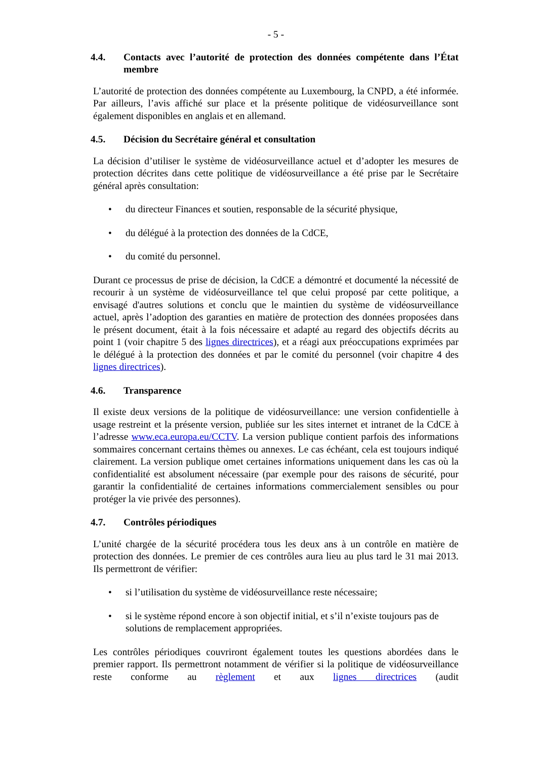- 5 -
4.4. Contacts avec l’autorité de protection des données compétente dans l’État membre
L’autorité de protection des données compétente au Luxembourg, la CNPD, a été informée. Par ailleurs, l’avis affiché sur place et la présente politique de vidéosurveillance sont également disponibles en anglais et en allemand.
4.5. Décision du Secrétaire général et consultation
La décision d’utiliser le système de vidéosurveillance actuel et d’adopter les mesures de protection décrites dans cette politique de vidéosurveillance a été prise par le Secrétaire général après consultation:
• du directeur Finances et soutien, responsable de la sécurité physique,
• du délégué à la protection des données de la CdCE,
• du comité du personnel.
Durant ce processus de prise de décision, la CdCE a démontré et documenté la nécessité de recourir à un système de vidéosurveillance tel que celui proposé par cette politique, a envisagé d'autres solutions et conclu que le maintien du système de vidéosurveillance actuel, après l’adoption des garanties en matière de protection des données proposées dans le présent document, était à la fois nécessaire et adapté au regard des objectifs décrits au point 1 (voir chapitre 5 des lignes directrices), et a réagi aux préoccupations exprimées par le délégué à la protection des données et par le comité du personnel (voir chapitre 4 des lignes directrices).
4.6. Transparence
Il existe deux versions de la politique de vidéosurveillance: une version confidentielle à usage restreint et la présente version, publiée sur les sites internet et intranet de la CdCE à l’adresse www.eca.europa.eu/CCTV. La version publique contient parfois des informations sommaires concernant certains thèmes ou annexes. Le cas échéant, cela est toujours indiqué clairement. La version publique omet certaines informations uniquement dans les cas où la confidentialité est absolument nécessaire (par exemple pour des raisons de sécurité, pour garantir la confidentialité de certaines informations commercialement sensibles ou pour protéger la vie privée des personnes).
4.7. Contrôles périodiques
L’unité chargée de la sécurité procédera tous les deux ans à un contrôle en matière de protection des données. Le premier de ces contrôles aura lieu au plus tard le 31 mai 2013. Ils permettront de vérifier:
• si l’utilisation du système de vidéosurveillance reste nécessaire;
• si le système répond encore à son objectif initial, et s’il n’existe toujours pas de solutions de remplacement appropriées.
Les contrôles périodiques couvriront également toutes les questions abordées dans le premier rapport. Ils permettront notamment de vérifier si la politique de vidéosurveillance reste conforme au règlement et aux lignes directrices (audit